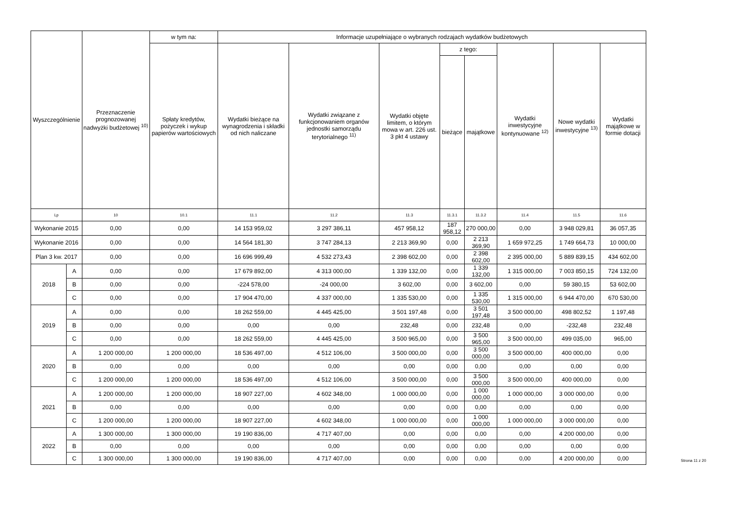| Wyszczególnienie | | Przeznaczenie prognozowanej nadwyżki budżetowej <sup>10)</sup> | w tym na: | Informacje uzupełniające o wybranych rodzajach wydatków budżetowych | | | | | | | |
| --- | --- | --- | --- | --- | --- | --- | --- | --- | --- | --- | --- |
| | | | Spłaty kredytów, pożyczek i wykup papierów wartościowych | Wydatki bieżące na wynagrodzenia i składki od nich naliczane | Wydatki związane z funkcjonowaniem organów jednostki samorządu terytorialnego <sup>11)</sup> | Wydatki objęte limitem, o którym mowa w art. 226 ust. 3 pkt 4 ustawy | z tego: | | Wydatki inwestycyjne kontynuowane <sup>12)</sup> | Nowe wydatki inwestycyjne <sup>13)</sup> | Wydatki majątkowe w formie dotacji |
| | | | | | | | bieżące | majątkowe | | | |
| Lp | | 10 | 10.1 | 11.1 | 11.2 | 11.3 | 11.3.1 | 11.3.2 | 11.4 | 11.5 | 11.6 |
| Wykonanie 2015 | | 0,00 | 0,00 | 14 153 959,02 | 3 297 386,11 | 457 958,12 | 187 958,12 | 270 000,00 | 0,00 | 3 948 029,81 | 36 057,35 |
| Wykonanie 2016 | | 0,00 | 0,00 | 14 564 181,30 | 3 747 284,13 | 2 213 369,90 | 0,00 | 2 213 369,90 | 1 659 972,25 | 1 749 664,73 | 10 000,00 |
| Plan 3 kw. 2017 | | 0,00 | 0,00 | 16 696 999,49 | 4 532 273,43 | 2 398 602,00 | 0,00 | 2 398 602,00 | 2 395 000,00 | 5 889 839,15 | 434 602,00 |
| 2018 | A | 0,00 | 0,00 | 17 679 892,00 | 4 313 000,00 | 1 339 132,00 | 0,00 | 1 339 132,00 | 1 315 000,00 | 7 003 850,15 | 724 132,00 |
| | B | 0,00 | 0,00 | -224 578,00 | -24 000,00 | 3 602,00 | 0,00 | 3 602,00 | 0,00 | 59 380,15 | 53 602,00 |
| | C | 0,00 | 0,00 | 17 904 470,00 | 4 337 000,00 | 1 335 530,00 | 0,00 | 1 335 530,00 | 1 315 000,00 | 6 944 470,00 | 670 530,00 |
| 2019 | A | 0,00 | 0,00 | 18 262 559,00 | 4 445 425,00 | 3 501 197,48 | 0,00 | 3 501 197,48 | 3 500 000,00 | 498 802,52 | 1 197,48 |
| | B | 0,00 | 0,00 | 0,00 | 0,00 | 232,48 | 0,00 | 232,48 | 0,00 | -232,48 | 232,48 |
| | C | 0,00 | 0,00 | 18 262 559,00 | 4 445 425,00 | 3 500 965,00 | 0,00 | 3 500 965,00 | 3 500 000,00 | 499 035,00 | 965,00 |
| 2020 | A | 1 200 000,00 | 1 200 000,00 | 18 536 497,00 | 4 512 106,00 | 3 500 000,00 | 0,00 | 3 500 000,00 | 3 500 000,00 | 400 000,00 | 0,00 |
| | B | 0,00 | 0,00 | 0,00 | 0,00 | 0,00 | 0,00 | 0,00 | 0,00 | 0,00 | 0,00 |
| | C | 1 200 000,00 | 1 200 000,00 | 18 536 497,00 | 4 512 106,00 | 3 500 000,00 | 0,00 | 3 500 000,00 | 3 500 000,00 | 400 000,00 | 0,00 |
| 2021 | A | 1 200 000,00 | 1 200 000,00 | 18 907 227,00 | 4 602 348,00 | 1 000 000,00 | 0,00 | 1 000 000,00 | 1 000 000,00 | 3 000 000,00 | 0,00 |
| | B | 0,00 | 0,00 | 0,00 | 0,00 | 0,00 | 0,00 | 0,00 | 0,00 | 0,00 | 0,00 |
| | C | 1 200 000,00 | 1 200 000,00 | 18 907 227,00 | 4 602 348,00 | 1 000 000,00 | 0,00 | 1 000 000,00 | 1 000 000,00 | 3 000 000,00 | 0,00 |
| 2022 | A | 1 300 000,00 | 1 300 000,00 | 19 190 836,00 | 4 717 407,00 | 0,00 | 0,00 | 0,00 | 0,00 | 4 200 000,00 | 0,00 |
| | B | 0,00 | 0,00 | 0,00 | 0,00 | 0,00 | 0,00 | 0,00 | 0,00 | 0,00 | 0,00 |
| | C | 1 300 000,00 | 1 300 000,00 | 19 190 836,00 | 4 717 407,00 | 0,00 | 0,00 | 0,00 | 0,00 | 4 200 000,00 | 0,00 |
Strona 11 z 20